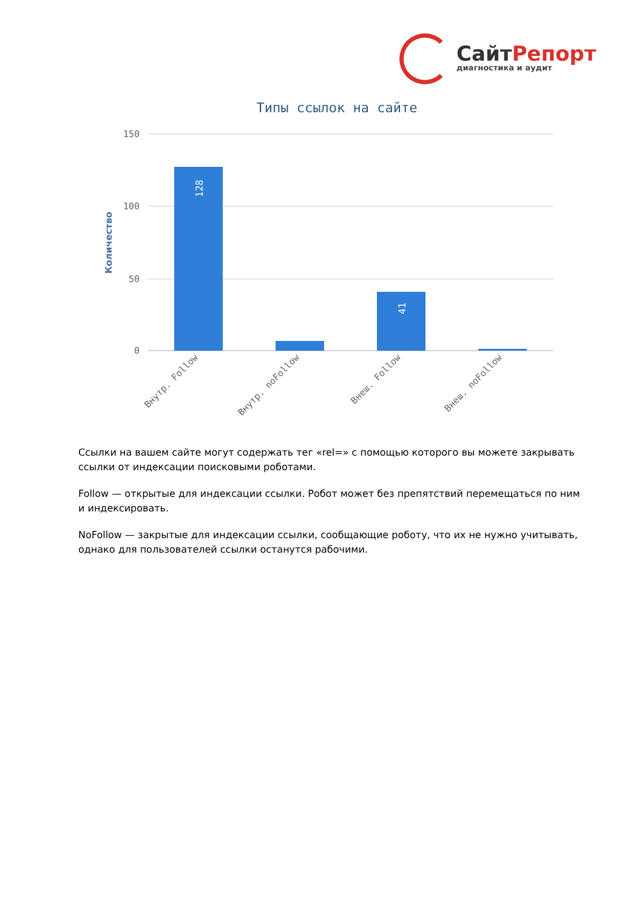СайтРепорт
диагностика и аудит
Типы ссылок на сайте
150
100
50
0
Количество
128
41
Внутр. Follow
Внутр. noFollow
Внеш. Follow
Внеш. noFollow
Ссылки на вашем сайте могут содержать тег «rel=» с помощью которого вы можете закрывать ссылки от индексации поисковыми роботами.
Follow — открытые для индексации ссылки. Робот может без препятствий перемещаться по ним и индексировать.
NoFollow — закрытые для индексации ссылки, сообщающие роботу, что их не нужно учитывать, однако для пользователей ссылки останутся рабочими.